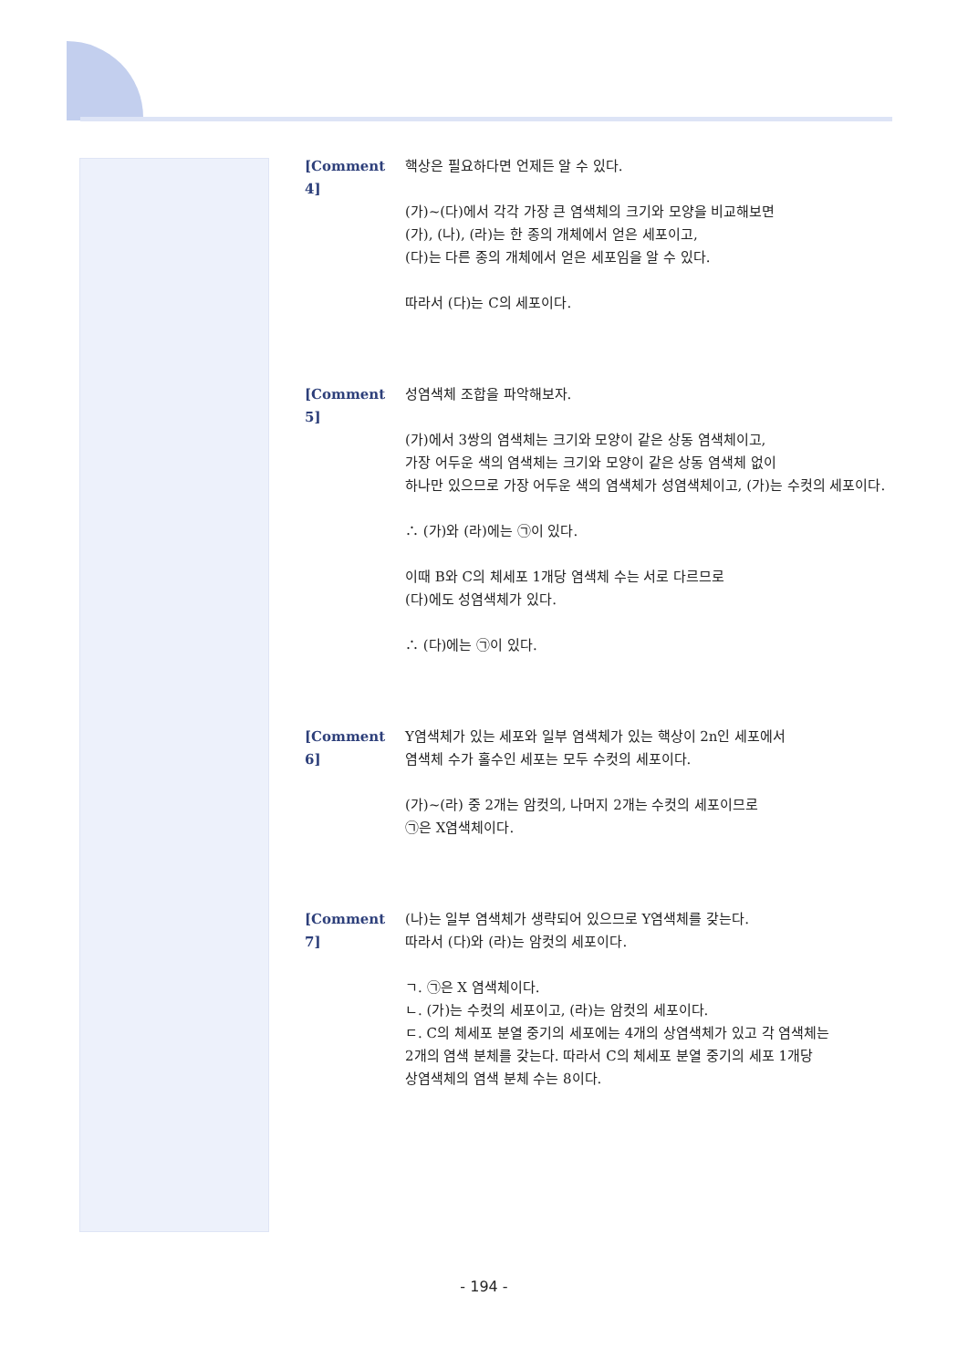[Comment 4] 핵상은 필요하다면 언제든 알 수 있다.
(가)~(다)에서 각각 가장 큰 염색체의 크기와 모양을 비교해보면
(가), (나), (라)는 한 종의 개체에서 얻은 세포이고,
(다)는 다른 종의 개체에서 얻은 세포임을 알 수 있다.
따라서 (다)는 C의 세포이다.
[Comment 5] 성염색체 조합을 파악해보자.
(가)에서 3쌍의 염색체는 크기와 모양이 같은 상동 염색체이고,
가장 어두운 색의 염색체는 크기와 모양이 같은 상동 염색체 없이
하나만 있으므로 가장 어두운 색의 염색체가 성염색체이고, (가)는 수컷의 세포이다.
∴ (가)와 (라)에는 ㉠이 있다.
이때 B와 C의 체세포 1개당 염색체 수는 서로 다르므로
(다)에도 성염색체가 있다.
∴ (다)에는 ㉠이 있다.
[Comment 6] Y염색체가 있는 세포와 일부 염색체가 있는 핵상이 2n인 세포에서
염색체 수가 홀수인 세포는 모두 수컷의 세포이다.
(가)~(라) 중 2개는 암컷의, 나머지 2개는 수컷의 세포이므로
㉠은 X염색체이다.
[Comment 7] (나)는 일부 염색체가 생략되어 있으므로 Y염색체를 갖는다.
따라서 (다)와 (라)는 암컷의 세포이다.
ㄱ. ㉠은 X 염색체이다.
ㄴ. (가)는 수컷의 세포이고, (라)는 암컷의 세포이다.
ㄷ. C의 체세포 분열 중기의 세포에는 4개의 상염색체가 있고 각 염색체는
2개의 염색 분체를 갖는다. 따라서 C의 체세포 분열 중기의 세포 1개당
상염색체의 염색 분체 수는 8이다.
- 194 -